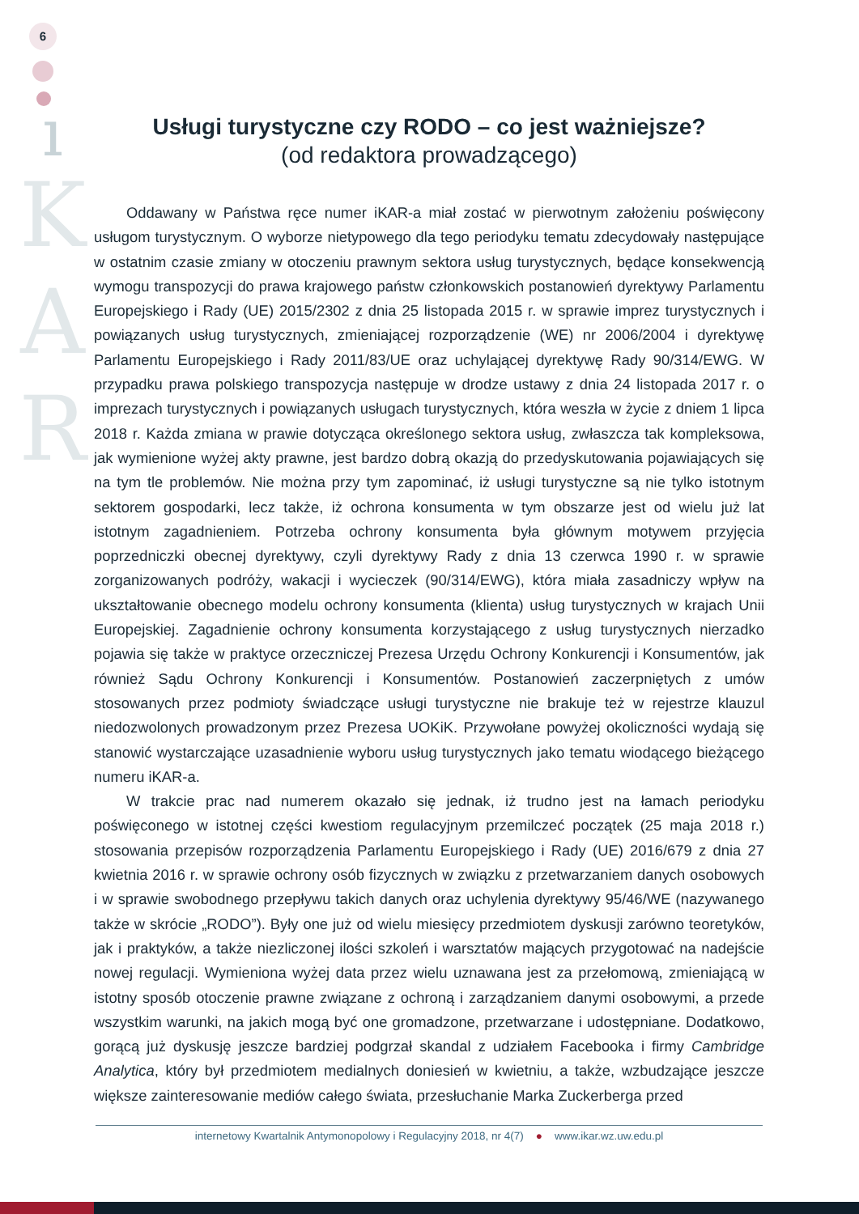6
ı
K
A
R
Usługi turystyczne czy RODO – co jest ważniejsze?
(od redaktora prowadzącego)
Oddawany w Państwa ręce numer iKAR-a miał zostać w pierwotnym założeniu poświęcony usługom turystycznym. O wyborze nietypowego dla tego periodyku tematu zdecydowały następujące w ostatnim czasie zmiany w otoczeniu prawnym sektora usług turystycznych, będące konsekwencją wymogu transpozycji do prawa krajowego państw członkowskich postanowień dyrektywy Parlamentu Europejskiego i Rady (UE) 2015/2302 z dnia 25 listopada 2015 r. w sprawie imprez turystycznych i powiązanych usług turystycznych, zmieniającej rozporządzenie (WE) nr 2006/2004 i dyrektywę Parlamentu Europejskiego i Rady 2011/83/UE oraz uchylającej dyrektywę Rady 90/314/EWG. W przypadku prawa polskiego transpozycja następuje w drodze ustawy z dnia 24 listopada 2017 r. o imprezach turystycznych i powiązanych usługach turystycznych, która weszła w życie z dniem 1 lipca 2018 r. Każda zmiana w prawie dotycząca określonego sektora usług, zwłaszcza tak kompleksowa, jak wymienione wyżej akty prawne, jest bardzo dobrą okazją do przedyskutowania pojawiających się na tym tle problemów. Nie można przy tym zapominać, iż usługi turystyczne są nie tylko istotnym sektorem gospodarki, lecz także, iż ochrona konsumenta w tym obszarze jest od wielu już lat istotnym zagadnieniem. Potrzeba ochrony konsumenta była głównym motywem przyjęcia poprzedniczki obecnej dyrektywy, czyli dyrektywy Rady z dnia 13 czerwca 1990 r. w sprawie zorganizowanych podróży, wakacji i wycieczek (90/314/EWG), która miała zasadniczy wpływ na ukształtowanie obecnego modelu ochrony konsumenta (klienta) usług turystycznych w krajach Unii Europejskiej. Zagadnienie ochrony konsumenta korzystającego z usług turystycznych nierzadko pojawia się także w praktyce orzeczniczej Prezesa Urzędu Ochrony Konkurencji i Konsumentów, jak również Sądu Ochrony Konkurencji i Konsumentów. Postanowień zaczerpniętych z umów stosowanych przez podmioty świadczące usługi turystyczne nie brakuje też w rejestrze klauzul niedozwolonych prowadzonym przez Prezesa UOKiK. Przywołane powyżej okoliczności wydają się stanowić wystarczające uzasadnienie wyboru usług turystycznych jako tematu wiodącego bieżącego numeru iKAR-a.
W trakcie prac nad numerem okazało się jednak, iż trudno jest na łamach periodyku poświęconego w istotnej części kwestiom regulacyjnym przemilczeć początek (25 maja 2018 r.) stosowania przepisów rozporządzenia Parlamentu Europejskiego i Rady (UE) 2016/679 z dnia 27 kwietnia 2016 r. w sprawie ochrony osób fizycznych w związku z przetwarzaniem danych osobowych i w sprawie swobodnego przepływu takich danych oraz uchylenia dyrektywy 95/46/WE (nazywanego także w skrócie „RODO”). Były one już od wielu miesięcy przedmiotem dyskusji zarówno teoretyków, jak i praktyków, a także niezliczonej ilości szkoleń i warsztatów mających przygotować na nadejście nowej regulacji. Wymieniona wyżej data przez wielu uznawana jest za przełomową, zmieniającą w istotny sposób otoczenie prawne związane z ochroną i zarządzaniem danymi osobowymi, a przede wszystkim warunki, na jakich mogą być one gromadzone, przetwarzane i udostępniane. Dodatkowo, gorącą już dyskusję jeszcze bardziej podgrzał skandal z udziałem Facebooka i firmy Cambridge Analytica, który był przedmiotem medialnych doniesień w kwietniu, a także, wzbudzające jeszcze większe zainteresowanie mediów całego świata, przesłuchanie Marka Zuckerberga przed
internetowy Kwartalnik Antymonopolowy i Regulacyjny 2018, nr 4(7) ● www.ikar.wz.uw.edu.pl